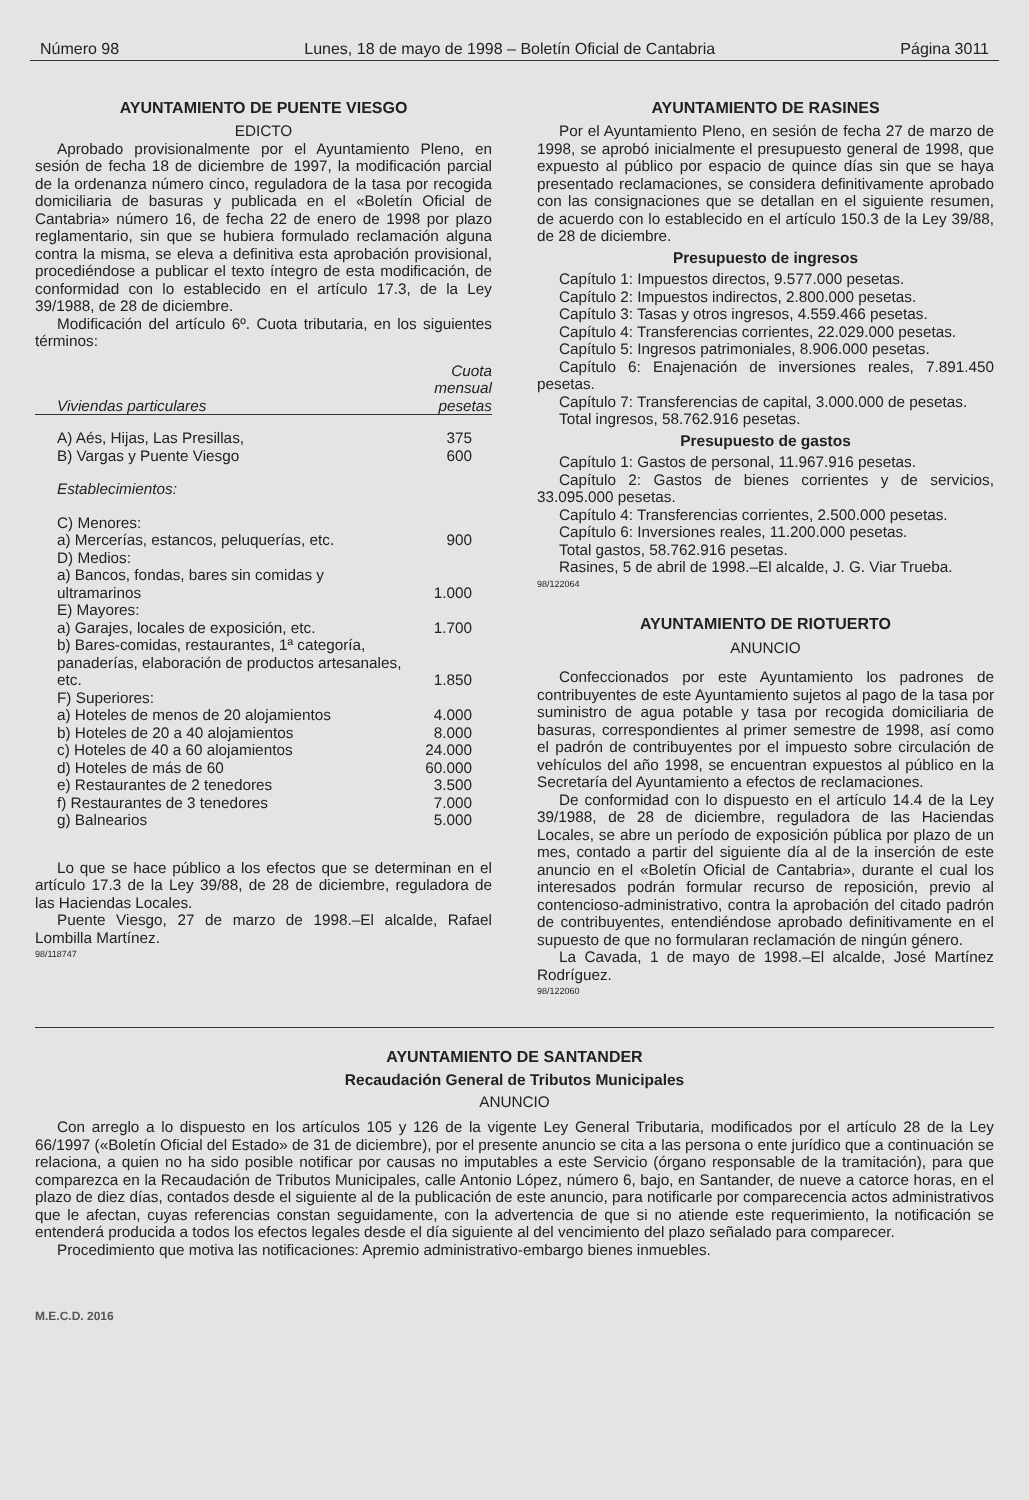Número 98 Lunes, 18 de mayo de 1998 – Boletín Oficial de Cantabria Página 3011
AYUNTAMIENTO DE PUENTE VIESGO
EDICTO
Aprobado provisionalmente por el Ayuntamiento Pleno, en sesión de fecha 18 de diciembre de 1997, la modificación parcial de la ordenanza número cinco, reguladora de la tasa por recogida domiciliaria de basuras y publicada en el «Boletín Oficial de Cantabria» número 16, de fecha 22 de enero de 1998 por plazo reglamentario, sin que se hubiera formulado reclamación alguna contra la misma, se eleva a definitiva esta aprobación provisional, procediéndose a publicar el texto íntegro de esta modificación, de conformidad con lo establecido en el artículo 17.3, de la Ley 39/1988, de 28 de diciembre.
Modificación del artículo 6º. Cuota tributaria, en los siguientes términos:
| Viviendas particulares | Cuota mensual pesetas |
| --- | --- |
| A) Aés, Hijas, Las Presillas, | 375 |
| B) Vargas y Puente Viesgo | 600 |
| Establecimientos: | |
| C) Menores: | |
| a) Mercerías, estancos, peluquerías, etc. | 900 |
| D) Medios: | |
| a) Bancos, fondas, bares sin comidas y ultramarinos | 1.000 |
| E) Mayores: | |
| a) Garajes, locales de exposición, etc. | 1.700 |
| b) Bares-comidas, restaurantes, 1ª categoría, panaderías, elaboración de productos artesanales, etc. | 1.850 |
| F) Superiores: | |
| a) Hoteles de menos de 20 alojamientos | 4.000 |
| b) Hoteles de 20 a 40 alojamientos | 8.000 |
| c) Hoteles de 40 a 60 alojamientos | 24.000 |
| d) Hoteles de más de 60 | 60.000 |
| e) Restaurantes de 2 tenedores | 3.500 |
| f) Restaurantes de 3 tenedores | 7.000 |
| g) Balnearios | 5.000 |
Lo que se hace público a los efectos que se determinan en el artículo 17.3 de la Ley 39/88, de 28 de diciembre, reguladora de las Haciendas Locales.
Puente Viesgo, 27 de marzo de 1998.–El alcalde, Rafael Lombilla Martínez.
98/118747
AYUNTAMIENTO DE RASINES
Por el Ayuntamiento Pleno, en sesión de fecha 27 de marzo de 1998, se aprobó inicialmente el presupuesto general de 1998, que expuesto al público por espacio de quince días sin que se haya presentado reclamaciones, se considera definitivamente aprobado con las consignaciones que se detallan en el siguiente resumen, de acuerdo con lo establecido en el artículo 150.3 de la Ley 39/88, de 28 de diciembre.
Presupuesto de ingresos
Capítulo 1: Impuestos directos, 9.577.000 pesetas.
Capítulo 2: Impuestos indirectos, 2.800.000 pesetas.
Capítulo 3: Tasas y otros ingresos, 4.559.466 pesetas.
Capítulo 4: Transferencias corrientes, 22.029.000 pesetas.
Capítulo 5: Ingresos patrimoniales, 8.906.000 pesetas.
Capítulo 6: Enajenación de inversiones reales, 7.891.450 pesetas.
Capítulo 7: Transferencias de capital, 3.000.000 de pesetas.
Total ingresos, 58.762.916 pesetas.
Presupuesto de gastos
Capítulo 1: Gastos de personal, 11.967.916 pesetas.
Capítulo 2: Gastos de bienes corrientes y de servicios, 33.095.000 pesetas.
Capítulo 4: Transferencias corrientes, 2.500.000 pesetas.
Capítulo 6: Inversiones reales, 11.200.000 pesetas.
Total gastos, 58.762.916 pesetas.
Rasines, 5 de abril de 1998.–El alcalde, J. G. Viar Trueba.
98/122064
AYUNTAMIENTO DE RIOTUERTO
ANUNCIO
Confeccionados por este Ayuntamiento los padrones de contribuyentes de este Ayuntamiento sujetos al pago de la tasa por suministro de agua potable y tasa por recogida domiciliaria de basuras, correspondientes al primer semestre de 1998, así como el padrón de contribuyentes por el impuesto sobre circulación de vehículos del año 1998, se encuentran expuestos al público en la Secretaría del Ayuntamiento a efectos de reclamaciones.
De conformidad con lo dispuesto en el artículo 14.4 de la Ley 39/1988, de 28 de diciembre, reguladora de las Haciendas Locales, se abre un período de exposición pública por plazo de un mes, contado a partir del siguiente día al de la inserción de este anuncio en el «Boletín Oficial de Cantabria», durante el cual los interesados podrán formular recurso de reposición, previo al contencioso-administrativo, contra la aprobación del citado padrón de contribuyentes, entendiéndose aprobado definitivamente en el supuesto de que no formularan reclamación de ningún género.
La Cavada, 1 de mayo de 1998.–El alcalde, José Martínez Rodríguez.
98/122060
AYUNTAMIENTO DE SANTANDER
Recaudación General de Tributos Municipales
ANUNCIO
Con arreglo a lo dispuesto en los artículos 105 y 126 de la vigente Ley General Tributaria, modificados por el artículo 28 de la Ley 66/1997 («Boletín Oficial del Estado» de 31 de diciembre), por el presente anuncio se cita a las persona o ente jurídico que a continuación se relaciona, a quien no ha sido posible notificar por causas no imputables a este Servicio (órgano responsable de la tramitación), para que comparezca en la Recaudación de Tributos Municipales, calle Antonio López, número 6, bajo, en Santander, de nueve a catorce horas, en el plazo de diez días, contados desde el siguiente al de la publicación de este anuncio, para notificarle por comparecencia actos administrativos que le afectan, cuyas referencias constan seguidamente, con la advertencia de que si no atiende este requerimiento, la notificación se entenderá producida a todos los efectos legales desde el día siguiente al del vencimiento del plazo señalado para comparecer.
Procedimiento que motiva las notificaciones: Apremio administrativo-embargo bienes inmuebles.
M.E.C.D. 2016